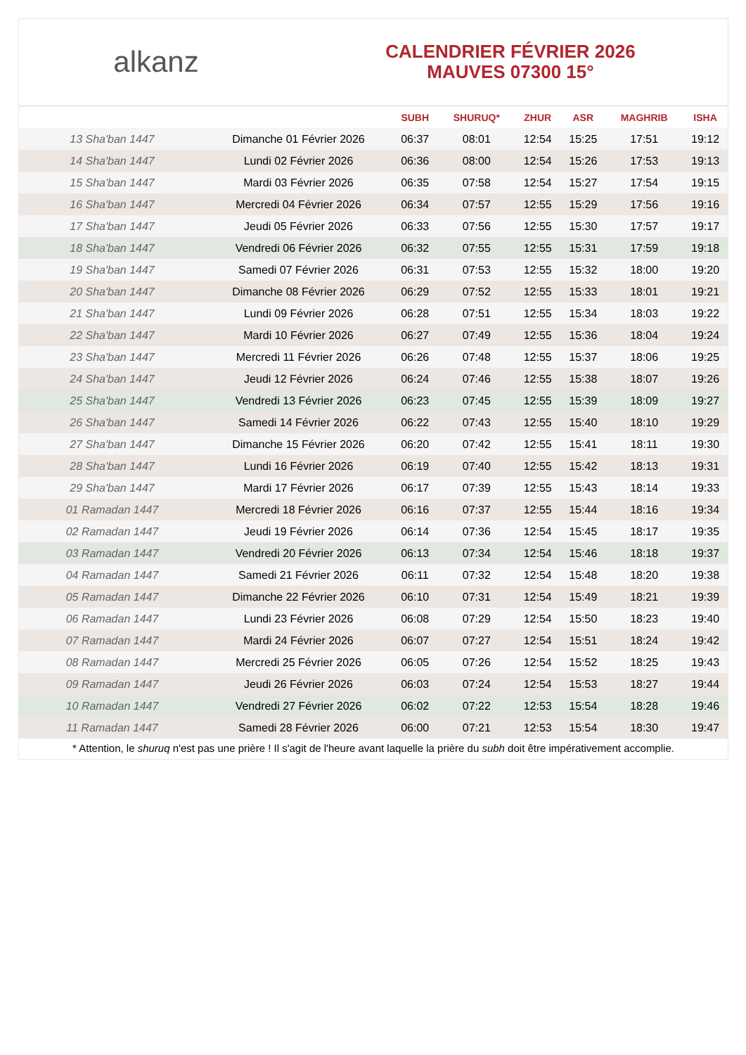alkanz
CALENDRIER FÉVRIER 2026
MAUVES 07300 15°
| | | SUBH | SHURUQ* | ZHUR | ASR | MAGHRIB | ISHA |
| --- | --- | --- | --- | --- | --- | --- | --- |
| 13 Sha'ban 1447 | Dimanche 01 Février 2026 | 06:37 | 08:01 | 12:54 | 15:25 | 17:51 | 19:12 |
| 14 Sha'ban 1447 | Lundi 02 Février 2026 | 06:36 | 08:00 | 12:54 | 15:26 | 17:53 | 19:13 |
| 15 Sha'ban 1447 | Mardi 03 Février 2026 | 06:35 | 07:58 | 12:54 | 15:27 | 17:54 | 19:15 |
| 16 Sha'ban 1447 | Mercredi 04 Février 2026 | 06:34 | 07:57 | 12:55 | 15:29 | 17:56 | 19:16 |
| 17 Sha'ban 1447 | Jeudi 05 Février 2026 | 06:33 | 07:56 | 12:55 | 15:30 | 17:57 | 19:17 |
| 18 Sha'ban 1447 | Vendredi 06 Février 2026 | 06:32 | 07:55 | 12:55 | 15:31 | 17:59 | 19:18 |
| 19 Sha'ban 1447 | Samedi 07 Février 2026 | 06:31 | 07:53 | 12:55 | 15:32 | 18:00 | 19:20 |
| 20 Sha'ban 1447 | Dimanche 08 Février 2026 | 06:29 | 07:52 | 12:55 | 15:33 | 18:01 | 19:21 |
| 21 Sha'ban 1447 | Lundi 09 Février 2026 | 06:28 | 07:51 | 12:55 | 15:34 | 18:03 | 19:22 |
| 22 Sha'ban 1447 | Mardi 10 Février 2026 | 06:27 | 07:49 | 12:55 | 15:36 | 18:04 | 19:24 |
| 23 Sha'ban 1447 | Mercredi 11 Février 2026 | 06:26 | 07:48 | 12:55 | 15:37 | 18:06 | 19:25 |
| 24 Sha'ban 1447 | Jeudi 12 Février 2026 | 06:24 | 07:46 | 12:55 | 15:38 | 18:07 | 19:26 |
| 25 Sha'ban 1447 | Vendredi 13 Février 2026 | 06:23 | 07:45 | 12:55 | 15:39 | 18:09 | 19:27 |
| 26 Sha'ban 1447 | Samedi 14 Février 2026 | 06:22 | 07:43 | 12:55 | 15:40 | 18:10 | 19:29 |
| 27 Sha'ban 1447 | Dimanche 15 Février 2026 | 06:20 | 07:42 | 12:55 | 15:41 | 18:11 | 19:30 |
| 28 Sha'ban 1447 | Lundi 16 Février 2026 | 06:19 | 07:40 | 12:55 | 15:42 | 18:13 | 19:31 |
| 29 Sha'ban 1447 | Mardi 17 Février 2026 | 06:17 | 07:39 | 12:55 | 15:43 | 18:14 | 19:33 |
| 01 Ramadan 1447 | Mercredi 18 Février 2026 | 06:16 | 07:37 | 12:55 | 15:44 | 18:16 | 19:34 |
| 02 Ramadan 1447 | Jeudi 19 Février 2026 | 06:14 | 07:36 | 12:54 | 15:45 | 18:17 | 19:35 |
| 03 Ramadan 1447 | Vendredi 20 Février 2026 | 06:13 | 07:34 | 12:54 | 15:46 | 18:18 | 19:37 |
| 04 Ramadan 1447 | Samedi 21 Février 2026 | 06:11 | 07:32 | 12:54 | 15:48 | 18:20 | 19:38 |
| 05 Ramadan 1447 | Dimanche 22 Février 2026 | 06:10 | 07:31 | 12:54 | 15:49 | 18:21 | 19:39 |
| 06 Ramadan 1447 | Lundi 23 Février 2026 | 06:08 | 07:29 | 12:54 | 15:50 | 18:23 | 19:40 |
| 07 Ramadan 1447 | Mardi 24 Février 2026 | 06:07 | 07:27 | 12:54 | 15:51 | 18:24 | 19:42 |
| 08 Ramadan 1447 | Mercredi 25 Février 2026 | 06:05 | 07:26 | 12:54 | 15:52 | 18:25 | 19:43 |
| 09 Ramadan 1447 | Jeudi 26 Février 2026 | 06:03 | 07:24 | 12:54 | 15:53 | 18:27 | 19:44 |
| 10 Ramadan 1447 | Vendredi 27 Février 2026 | 06:02 | 07:22 | 12:53 | 15:54 | 18:28 | 19:46 |
| 11 Ramadan 1447 | Samedi 28 Février 2026 | 06:00 | 07:21 | 12:53 | 15:54 | 18:30 | 19:47 |
* Attention, le shuruq n'est pas une prière ! Il s'agit de l'heure avant laquelle la prière du subh doit être impérativement accomplie.